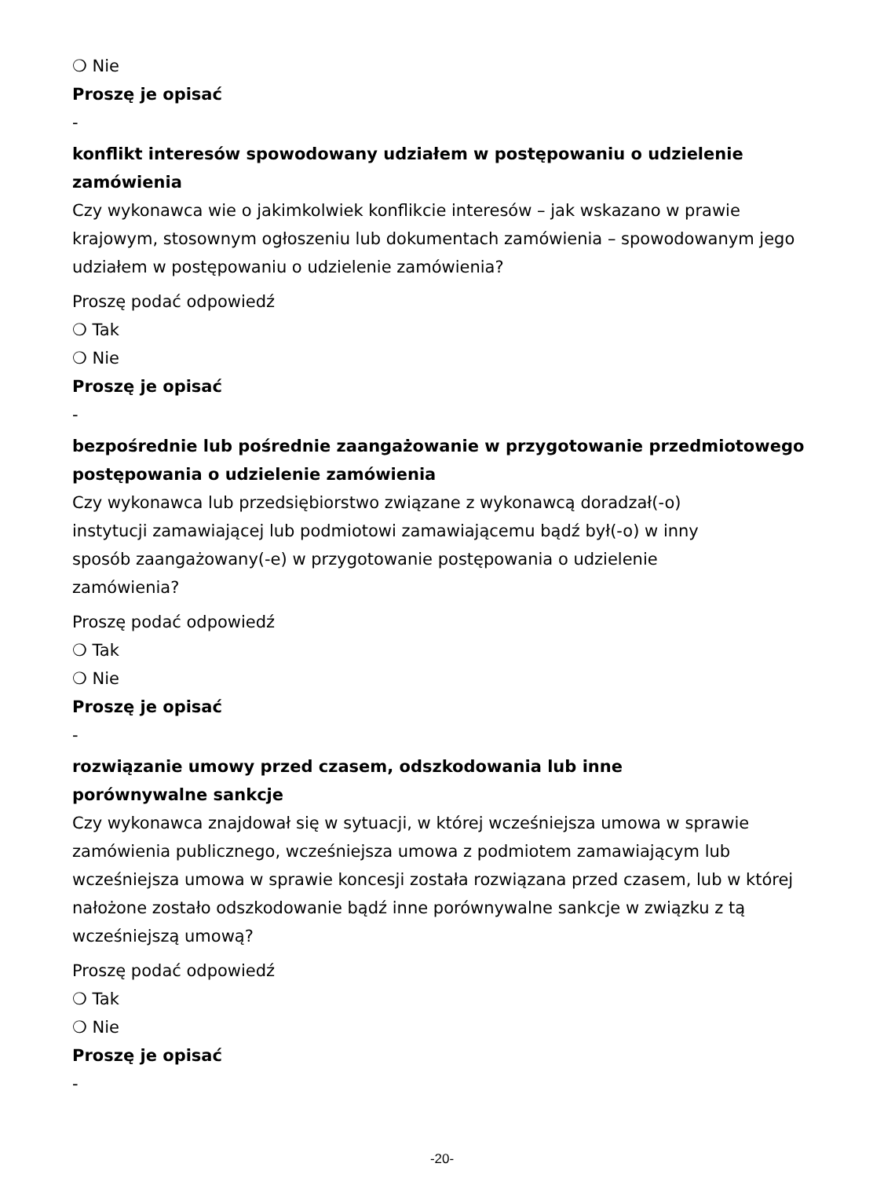❍ Nie
Proszę je opisać
-
konflikt interesów spowodowany udziałem w postępowaniu o udzielenie zamówienia
Czy wykonawca wie o jakimkolwiek konflikcie interesów – jak wskazano w prawie krajowym, stosownym ogłoszeniu lub dokumentach zamówienia – spowodowanym jego udziałem w postępowaniu o udzielenie zamówienia?
Proszę podać odpowiedź
❍ Tak
❍ Nie
Proszę je opisać
-
bezpośrednie lub pośrednie zaangażowanie w przygotowanie przedmiotowego postępowania o udzielenie zamówienia
Czy wykonawca lub przedsiębiorstwo związane z wykonawcą doradzał(-o) instytucji zamawiającej lub podmiotowi zamawiającemu bądź był(-o) w inny sposób zaangażowany(-e) w przygotowanie postępowania o udzielenie zamówienia?
Proszę podać odpowiedź
❍ Tak
❍ Nie
Proszę je opisać
-
rozwiązanie umowy przed czasem, odszkodowania lub inne porównywalne sankcje
Czy wykonawca znajdował się w sytuacji, w której wcześniejsza umowa w sprawie zamówienia publicznego, wcześniejsza umowa z podmiotem zamawiającym lub wcześniejsza umowa w sprawie koncesji została rozwiązana przed czasem, lub w której nałożone zostało odszkodowanie bądź inne porównywalne sankcje w związku z tą wcześniejszą umową?
Proszę podać odpowiedź
❍ Tak
❍ Nie
Proszę je opisać
-
-20-